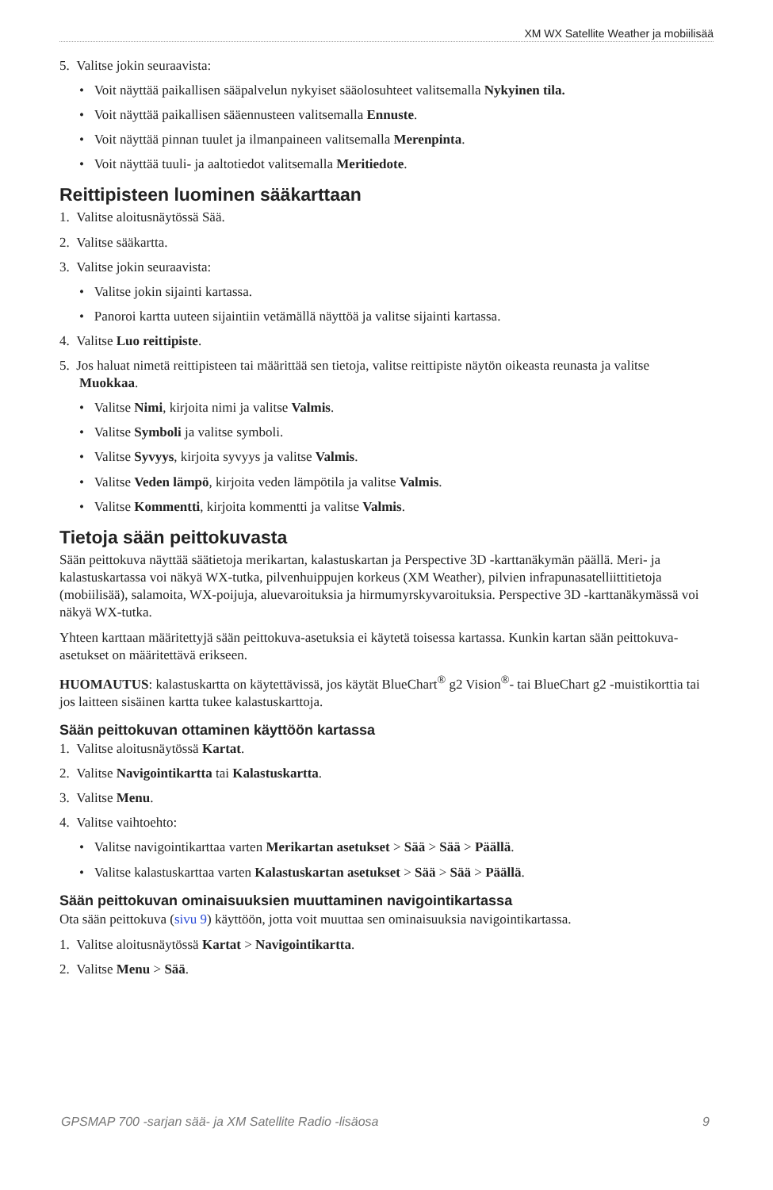XM WX Satellite Weather ja mobiilisää
5. Valitse jokin seuraavista:
• Voit näyttää paikallisen sääpalvelun nykyiset sääolosuhteet valitsemalla Nykyinen tila.
• Voit näyttää paikallisen sääennusteen valitsemalla Ennuste.
• Voit näyttää pinnan tuulet ja ilmanpaineen valitsemalla Merenpinta.
• Voit näyttää tuuli- ja aaltotiedot valitsemalla Meritiedote.
Reittipisteen luominen sääkarttaan
1. Valitse aloitusnäytössä Sää.
2. Valitse sääkartta.
3. Valitse jokin seuraavista:
• Valitse jokin sijainti kartassa.
• Panoroi kartta uuteen sijaintiin vetämällä näyttöä ja valitse sijainti kartassa.
4. Valitse Luo reittipiste.
5. Jos haluat nimetä reittipisteen tai määrittää sen tietoja, valitse reittipiste näytön oikeasta reunasta ja valitse Muokkaa.
• Valitse Nimi, kirjoita nimi ja valitse Valmis.
• Valitse Symboli ja valitse symboli.
• Valitse Syvyys, kirjoita syvyys ja valitse Valmis.
• Valitse Veden lämpö, kirjoita veden lämpötila ja valitse Valmis.
• Valitse Kommentti, kirjoita kommentti ja valitse Valmis.
Tietoja sään peittokuvasta
Sään peittokuva näyttää säätietoja merikartan, kalastuskartan ja Perspective 3D -karttanäkymän päällä. Meri- ja kalastuskartassa voi näkyä WX-tutka, pilvenhuippujen korkeus (XM Weather), pilvien infrapunasatelliittitietoja (mobiilisää), salamoita, WX-poijuja, aluevaroituksia ja hirmumyrskyvaroituksia. Perspective 3D -karttanäkymässä voi näkyä WX-tutka.
Yhteen karttaan määritettyjä sään peittokuva-asetuksia ei käytetä toisessa kartassa. Kunkin kartan sään peittokuva-asetukset on määritettävä erikseen.
HUOMAUTUS: kalastuskartta on käytettävissä, jos käytät BlueChart<sup>®</sup> g2 Vision<sup>®</sup>- tai BlueChart g2 -muistikorttia tai jos laitteen sisäinen kartta tukee kalastuskarttoja.
Sään peittokuvan ottaminen käyttöön kartassa
1. Valitse aloitusnäytössä Kartat.
2. Valitse Navigointikartta tai Kalastuskartta.
3. Valitse Menu.
4. Valitse vaihtoehto:
• Valitse navigointikarttaa varten Merikartan asetukset > Sää > Sää > Päällä.
• Valitse kalastuskarttaa varten Kalastuskartan asetukset > Sää > Sää > Päällä.
Sään peittokuvan ominaisuuksien muuttaminen navigointikartassa
Ota sään peittokuva (sivu 9) käyttöön, jotta voit muuttaa sen ominaisuuksia navigointikartassa.
1. Valitse aloitusnäytössä Kartat > Navigointikartta.
2. Valitse Menu > Sää.
GPSMAP 700 -sarjan sää- ja XM Satellite Radio -lisäosa 9